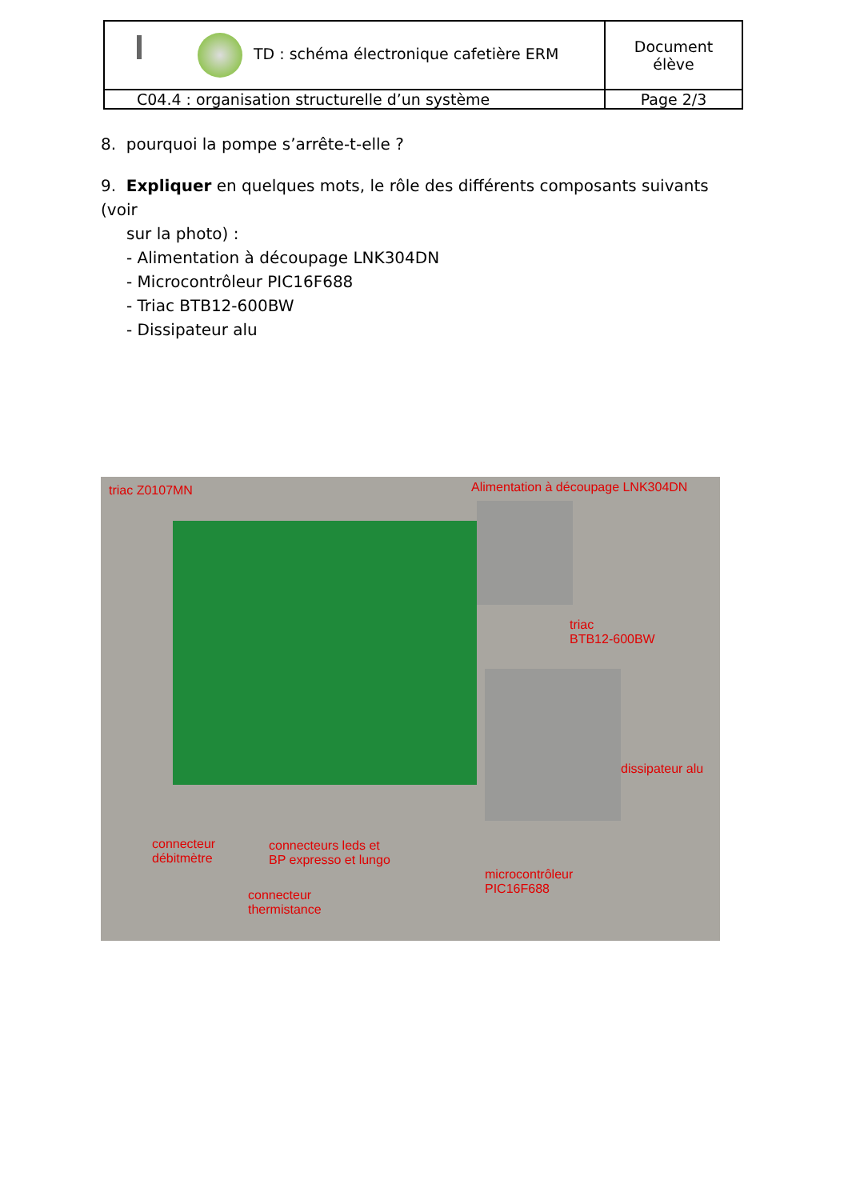| TD : schéma électronique cafetière ERM | Document élève |
| C04.4 : organisation structurelle d’un système | Page 2/3 |
8. pourquoi la pompe s’arrête-t-elle ?
9. Expliquer en quelques mots, le rôle des différents composants suivants (voir
sur la photo) :
- Alimentation à découpage LNK304DN
- Microcontrôleur PIC16F688
- Triac BTB12-600BW
- Dissipateur alu
triac Z0107MN
Alimentation à découpage LNK304DN
triac
BTB12-600BW
dissipateur alu
connecteur
débitmètre
connecteurs leds et
BP expresso et lungo
microcontrôleur
PIC16F688
connecteur
thermistance